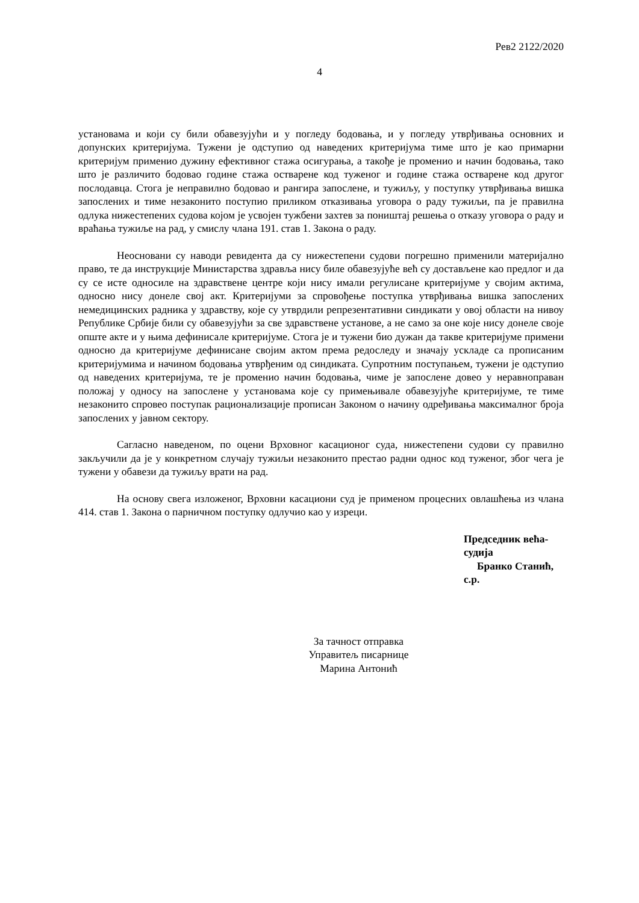Рев2 2122/2020
4
установама и који су били обавезујући и у погледу бодовања, и у погледу утврђивања основних и допунских критеријума. Тужени је одступио од наведених критеријума тиме што је као примарни критеријум применио дужину ефективног стажа осигурања, а такође је променио и начин бодовања, тако што је различито бодовао године стажа остварене код туженог и године стажа остварене код другог послодавца. Стога је неправилно бодовао и рангира запослене, и тужиљу, у поступку утврђивања вишка запослених и тиме незаконито поступио приликом отказивања уговора о раду тужиљи, па је правилна одлука нижестепених судова којом је усвојен тужбени захтев за поништај решења о отказу уговора о раду и враћања тужиље на рад, у смислу члана 191. став 1. Закона о раду.
Неосновани су наводи ревидента да су нижестепени судови погрешно применили материјално право, те да инструкције Министарства здравља нису биле обавезујуће већ су достављене као предлог и да су се исте односиле на здравствене центре који нису имали регулисане критеријуме у својим актима, односно нису донеле свој акт. Критеријуми за спровођење поступка утврђивања вишка запослених немедицинских радника у здравству, које су утврдили репрезентативни синдикати у овој области на нивоу Републике Србије били су обавезујући за све здравствене установе, а не само за оне које нису донеле своје опште акте и у њима дефинисале критеријуме. Стога је и тужени био дужан да такве критеријуме примени односно да критеријуме дефинисане својим актом према редоследу и значају ускладе са прописаним критеријумима и начином бодовања утврђеним од синдиката. Супротним поступањем, тужени је одступио од наведених критеријума, те је променио начин бодовања, чиме је запослене довео у неравноправан положај у односу на запослене у установама које су примењивале обавезујуће критеријуме, те тиме незаконито спровео поступак рационализације прописан Законом о начину одређивања максималног броја запослених у јавном сектору.
Сагласно наведеном, по оцени Врховног касационог суда, нижестепени судови су правилно закључили да је у конкретном случају тужиљи незаконито престао радни однос код туженог, због чега је тужени у обавези да тужиљу врати на рад.
На основу свега изложеног, Врховни касациони суд је применом процесних овлашћења из члана 414. став 1. Закона о парничном поступку одлучио као у изреци.
Председник већа-судија
Бранко Станић, с.р.
За тачност отправка
Управитељ писарнице
Марина Антонић